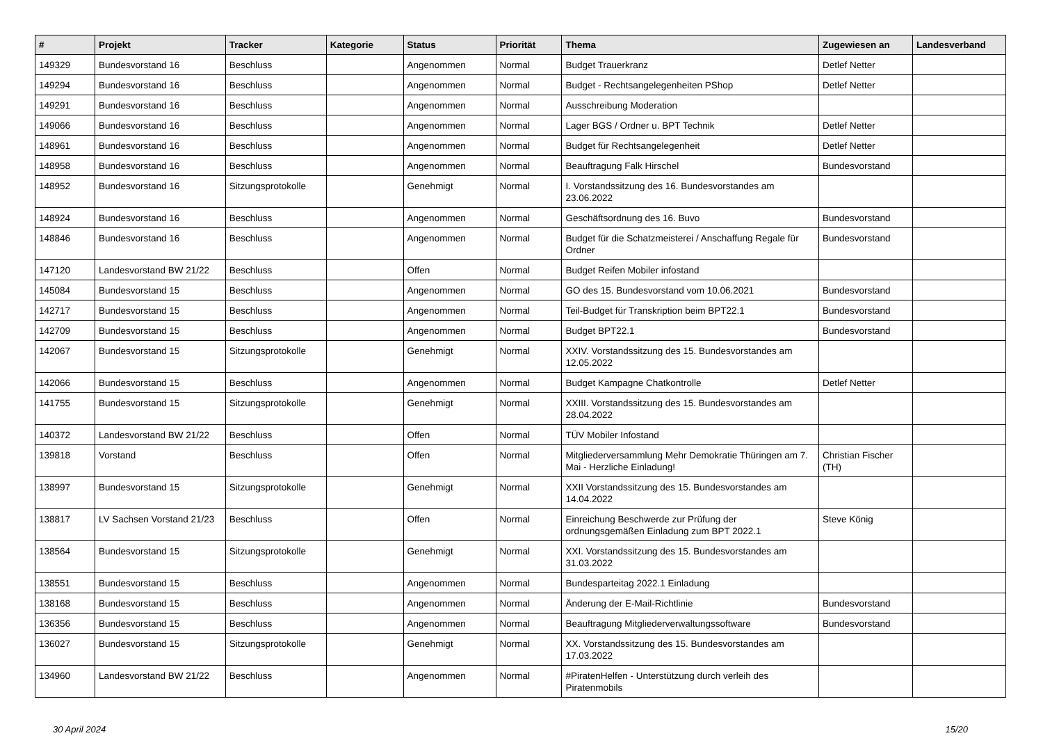| # | Projekt | Tracker | Kategorie | Status | Priorität | Thema | Zugewiesen an | Landesverband |
| --- | --- | --- | --- | --- | --- | --- | --- | --- |
| 149329 | Bundesvorstand 16 | Beschluss | | Angenommen | Normal | Budget Trauerkranz | Detlef Netter | |
| 149294 | Bundesvorstand 16 | Beschluss | | Angenommen | Normal | Budget - Rechtsangelegenheiten PShop | Detlef Netter | |
| 149291 | Bundesvorstand 16 | Beschluss | | Angenommen | Normal | Ausschreibung Moderation | | |
| 149066 | Bundesvorstand 16 | Beschluss | | Angenommen | Normal | Lager BGS / Ordner u. BPT Technik | Detlef Netter | |
| 148961 | Bundesvorstand 16 | Beschluss | | Angenommen | Normal | Budget für Rechtsangelegenheit | Detlef Netter | |
| 148958 | Bundesvorstand 16 | Beschluss | | Angenommen | Normal | Beauftragung Falk Hirschel | Bundesvorstand | |
| 148952 | Bundesvorstand 16 | Sitzungsprotokolle | | Genehmigt | Normal | I. Vorstandssitzung des 16. Bundesvorstandes am 23.06.2022 | | |
| 148924 | Bundesvorstand 16 | Beschluss | | Angenommen | Normal | Geschäftsordnung des 16. Buvo | Bundesvorstand | |
| 148846 | Bundesvorstand 16 | Beschluss | | Angenommen | Normal | Budget für die Schatzmeisterei / Anschaffung Regale für Ordner | Bundesvorstand | |
| 147120 | Landesvorstand BW 21/22 | Beschluss | | Offen | Normal | Budget Reifen Mobiler infostand | | |
| 145084 | Bundesvorstand 15 | Beschluss | | Angenommen | Normal | GO des 15. Bundesvorstand vom 10.06.2021 | Bundesvorstand | |
| 142717 | Bundesvorstand 15 | Beschluss | | Angenommen | Normal | Teil-Budget für Transkription beim BPT22.1 | Bundesvorstand | |
| 142709 | Bundesvorstand 15 | Beschluss | | Angenommen | Normal | Budget BPT22.1 | Bundesvorstand | |
| 142067 | Bundesvorstand 15 | Sitzungsprotokolle | | Genehmigt | Normal | XXIV. Vorstandssitzung des 15. Bundesvorstandes am 12.05.2022 | | |
| 142066 | Bundesvorstand 15 | Beschluss | | Angenommen | Normal | Budget Kampagne Chatkontrolle | Detlef Netter | |
| 141755 | Bundesvorstand 15 | Sitzungsprotokolle | | Genehmigt | Normal | XXIII. Vorstandssitzung des 15. Bundesvorstandes am 28.04.2022 | | |
| 140372 | Landesvorstand BW 21/22 | Beschluss | | Offen | Normal | TÜV Mobiler Infostand | | |
| 139818 | Vorstand | Beschluss | | Offen | Normal | Mitgliederversammlung Mehr Demokratie Thüringen am 7. Mai - Herzliche Einladung! | Christian Fischer (TH) | |
| 138997 | Bundesvorstand 15 | Sitzungsprotokolle | | Genehmigt | Normal | XXII Vorstandssitzung des 15. Bundesvorstandes am 14.04.2022 | | |
| 138817 | LV Sachsen Vorstand 21/23 | Beschluss | | Offen | Normal | Einreichung Beschwerde zur Prüfung der ordnungsgemäßen Einladung zum BPT 2022.1 | Steve König | |
| 138564 | Bundesvorstand 15 | Sitzungsprotokolle | | Genehmigt | Normal | XXI. Vorstandssitzung des 15. Bundesvorstandes am 31.03.2022 | | |
| 138551 | Bundesvorstand 15 | Beschluss | | Angenommen | Normal | Bundesparteitag 2022.1 Einladung | | |
| 138168 | Bundesvorstand 15 | Beschluss | | Angenommen | Normal | Änderung der E-Mail-Richtlinie | Bundesvorstand | |
| 136356 | Bundesvorstand 15 | Beschluss | | Angenommen | Normal | Beauftragung Mitgliederverwaltungssoftware | Bundesvorstand | |
| 136027 | Bundesvorstand 15 | Sitzungsprotokolle | | Genehmigt | Normal | XX. Vorstandssitzung des 15. Bundesvorstandes am 17.03.2022 | | |
| 134960 | Landesvorstand BW 21/22 | Beschluss | | Angenommen | Normal | #PiratenHelfen - Unterstützung durch verleih des Piratenmobils | | |
30 April 2024 15/20